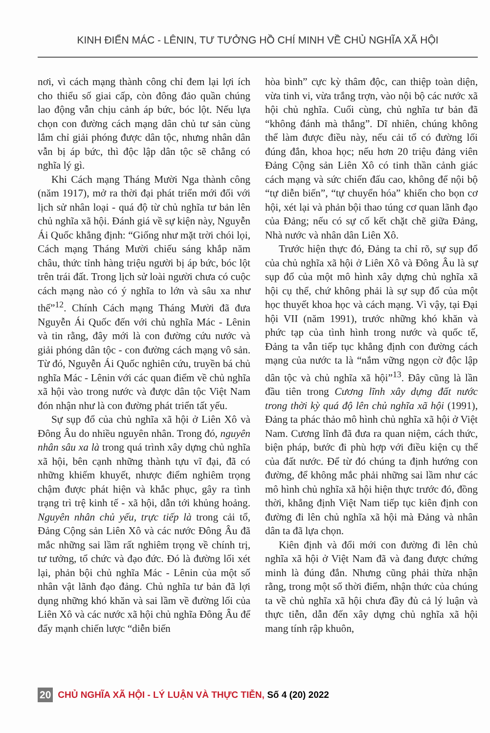KINH ĐIỂN MÁC - LÊNIN, TƯ TƯỞNG HỒ CHÍ MINH VỀ CHỦ NGHĨA XÃ HỘI
nơi, vì cách mạng thành công chỉ đem lại lợi ích cho thiểu số giai cấp, còn đông đảo quần chúng lao động vẫn chịu cảnh áp bức, bóc lột. Nếu lựa chọn con đường cách mạng dân chủ tư sản cùng lắm chỉ giải phóng được dân tộc, nhưng nhân dân vẫn bị áp bức, thì độc lập dân tộc sẽ chẳng có nghĩa lý gì.
Khi Cách mạng Tháng Mười Nga thành công (năm 1917), mở ra thời đại phát triển mới đối với lịch sử nhân loại - quá độ từ chủ nghĩa tư bản lên chủ nghĩa xã hội. Đánh giá về sự kiện này, Nguyễn Ái Quốc khẳng định: “Giống như mặt trời chói lọi, Cách mạng Tháng Mười chiếu sáng khắp năm châu, thức tỉnh hàng triệu người bị áp bức, bóc lột trên trái đất. Trong lịch sử loài người chưa có cuộc cách mạng nào có ý nghĩa to lớn và sâu xa như thế”<sup>12</sup>. Chính Cách mạng Tháng Mười đã đưa Nguyễn Ái Quốc đến với chủ nghĩa Mác - Lênin và tin rằng, đây mới là con đường cứu nước và giải phóng dân tộc - con đường cách mạng vô sản. Từ đó, Nguyễn Ái Quốc nghiên cứu, truyền bá chủ nghĩa Mác - Lênin với các quan điểm về chủ nghĩa xã hội vào trong nước và được dân tộc Việt Nam đón nhận như là con đường phát triển tất yếu.
Sự sụp đổ của chủ nghĩa xã hội ở Liên Xô và Đông Âu do nhiều nguyên nhân. Trong đó, nguyên nhân sâu xa là trong quá trình xây dựng chủ nghĩa xã hội, bên cạnh những thành tựu vĩ đại, đã có những khiếm khuyết, nhược điểm nghiêm trọng chậm được phát hiện và khắc phục, gây ra tình trạng trì trệ kinh tế - xã hội, dẫn tới khủng hoảng. Nguyên nhân chủ yếu, trực tiếp là trong cải tổ, Đảng Cộng sản Liên Xô và các nước Đông Âu đã mắc những sai lầm rất nghiêm trọng về chính trị, tư tưởng, tổ chức và đạo đức. Đó là đường lối xét lại, phản bội chủ nghĩa Mác - Lênin của một số nhân vật lãnh đạo đảng. Chủ nghĩa tư bản đã lợi dụng những khó khăn và sai lầm về đường lối của Liên Xô và các nước xã hội chủ nghĩa Đông Âu để đẩy mạnh chiến lược “diễn biến
hòa bình” cực kỳ thâm độc, can thiệp toàn diện, vừa tinh vi, vừa trắng trợn, vào nội bộ các nước xã hội chủ nghĩa. Cuối cùng, chủ nghĩa tư bản đã “không đánh mà thắng”. Dĩ nhiên, chúng không thể làm được điều này, nếu cải tổ có đường lối đúng đắn, khoa học; nếu hơn 20 triệu đảng viên Đảng Cộng sản Liên Xô có tinh thần cảnh giác cách mạng và sức chiến đấu cao, không để nội bộ “tự diễn biến”, “tự chuyển hóa” khiến cho bọn cơ hội, xét lại và phản bội thao túng cơ quan lãnh đạo của Đảng; nếu có sự cố kết chặt chẽ giữa Đảng, Nhà nước và nhân dân Liên Xô.
Trước hiện thực đó, Đảng ta chỉ rõ, sự sụp đổ của chủ nghĩa xã hội ở Liên Xô và Đông Âu là sự sụp đổ của một mô hình xây dựng chủ nghĩa xã hội cụ thể, chứ không phải là sự sụp đổ của một học thuyết khoa học và cách mạng. Vì vậy, tại Đại hội VII (năm 1991), trước những khó khăn và phức tạp của tình hình trong nước và quốc tế, Đảng ta vẫn tiếp tục khẳng định con đường cách mạng của nước ta là “nắm vững ngọn cờ độc lập dân tộc và chủ nghĩa xã hội”<sup>13</sup>. Đây cũng là lần đầu tiên trong Cương lĩnh xây dựng đất nước trong thời kỳ quá độ lên chủ nghĩa xã hội (1991), Đảng ta phác thảo mô hình chủ nghĩa xã hội ở Việt Nam. Cương lĩnh đã đưa ra quan niệm, cách thức, biện pháp, bước đi phù hợp với điều kiện cụ thể của đất nước. Để từ đó chúng ta định hướng con đường, để không mắc phải những sai lầm như các mô hình chủ nghĩa xã hội hiện thực trước đó, đồng thời, khẳng định Việt Nam tiếp tục kiên định con đường đi lên chủ nghĩa xã hội mà Đảng và nhân dân ta đã lựa chọn.
Kiên định và đổi mới con đường đi lên chủ nghĩa xã hội ở Việt Nam đã và đang được chứng minh là đúng đắn. Nhưng cũng phải thừa nhận rằng, trong một số thời điểm, nhận thức của chúng ta về chủ nghĩa xã hội chưa đầy đủ cả lý luận và thực tiễn, dẫn đến xây dựng chủ nghĩa xã hội mang tính rập khuôn,
20 CHỦ NGHĨA XÃ HỘI - LÝ LUẬN VÀ THỰC TIỄN, Số 4 (20) 2022